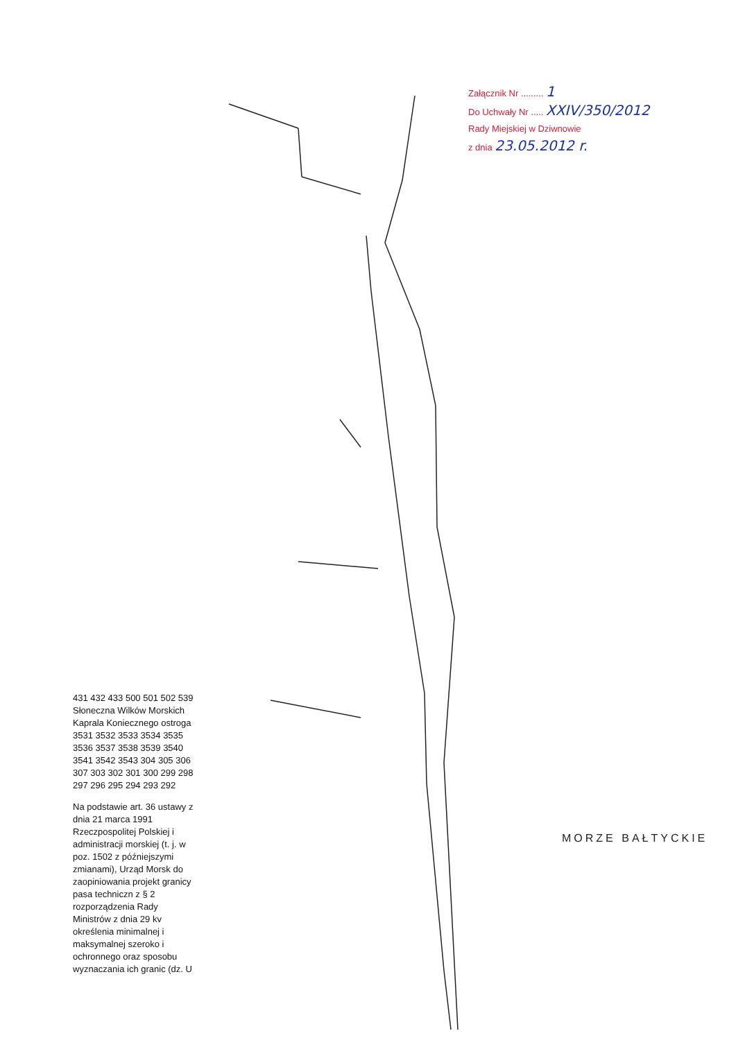Załącznik Nr ......... 1
Do Uchwały Nr ..... XXIV/350/2012
Rady Miejskiej w Dziwnowie
z dnia 23.05.2012 r.
431 432 433 500 501 502 539 Słoneczna Wilków Morskich Kaprala Koniecznego ostroga 3531 3532 3533 3534 3535 3536 3537 3538 3539 3540 3541 3542 3543 304 305 306 307 303 302 301 300 299 298 297 296 295 294 293 292
Na podstawie art. 36 ustawy z dnia 21 marca 1991 Rzeczpospolitej Polskiej i administracji morskiej (t. j. w poz. 1502 z późniejszymi zmianami), Urząd Morsk do zaopiniowania projekt granicy pasa techniczn z § 2 rozporządzenia Rady Ministrów z dnia 29 kv określenia minimalnej i maksymalnej szeroko i ochronnego oraz sposobu wyznaczania ich granic (dz. U
MORZE BAŁTYCKIE